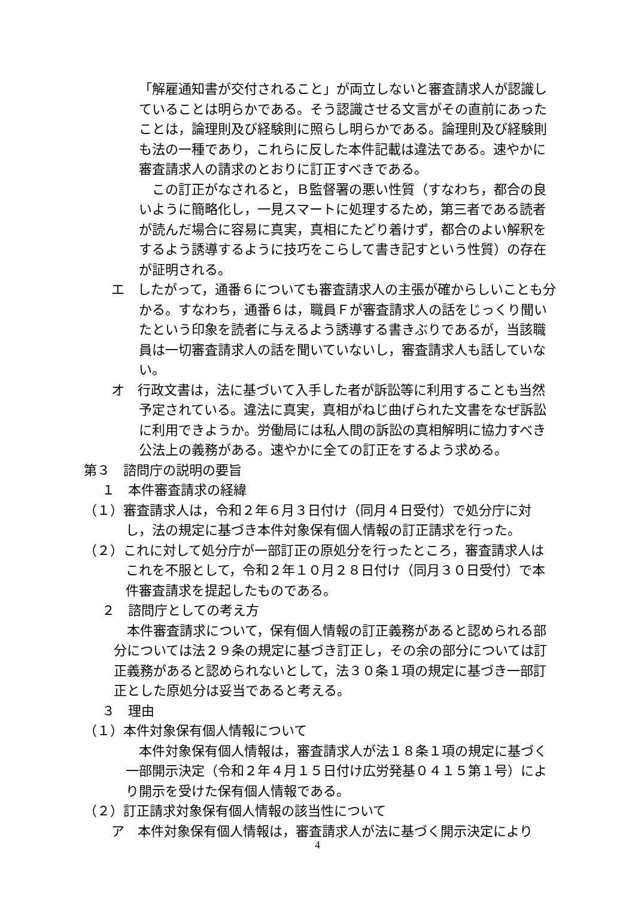「解雇通知書が交付されること」が両立しないと審査請求人が認識していることは明らかである。そう認識させる文言がその直前にあったことは，論理則及び経験則に照らし明らかである。論理則及び経験則も法の一種であり，これらに反した本件記載は違法である。速やかに審査請求人の請求のとおりに訂正すべきである。
この訂正がなされると，Ｂ監督署の悪い性質（すなわち，都合の良いように簡略化し，一見スマートに処理するため，第三者である読者が読んだ場合に容易に真実，真相にたどり着けず，都合のよい解釈をするよう誘導するように技巧をこらして書き記すという性質）の存在が証明される。
エ　したがって，通番６についても審査請求人の主張が確からしいことも分かる。すなわち，通番６は，職員Ｆが審査請求人の話をじっくり聞いたという印象を読者に与えるよう誘導する書きぶりであるが，当該職員は一切審査請求人の話を聞いていないし，審査請求人も話していない。
オ　行政文書は，法に基づいて入手した者が訴訟等に利用することも当然予定されている。違法に真実，真相がねじ曲げられた文書をなぜ訴訟に利用できようか。労働局には私人間の訴訟の真相解明に協力すべき公法上の義務がある。速やかに全ての訂正をするよう求める。
第３　諮問庁の説明の要旨
１　本件審査請求の経緯
（１）審査請求人は，令和２年６月３日付け（同月４日受付）で処分庁に対し，法の規定に基づき本件対象保有個人情報の訂正請求を行った。
（２）これに対して処分庁が一部訂正の原処分を行ったところ，審査請求人はこれを不服として，令和２年１０月２８日付け（同月３０日受付）で本件審査請求を提起したものである。
２　諮問庁としての考え方
本件審査請求について，保有個人情報の訂正義務があると認められる部分については法２９条の規定に基づき訂正し，その余の部分については訂正義務があると認められないとして，法３０条１項の規定に基づき一部訂正とした原処分は妥当であると考える。
３　理由
（１）本件対象保有個人情報について
本件対象保有個人情報は，審査請求人が法１８条１項の規定に基づく一部開示決定（令和２年４月１５日付け広労発基０４１５第１号）により開示を受けた保有個人情報である。
（２）訂正請求対象保有個人情報の該当性について
ア　本件対象保有個人情報は，審査請求人が法に基づく開示決定により
4